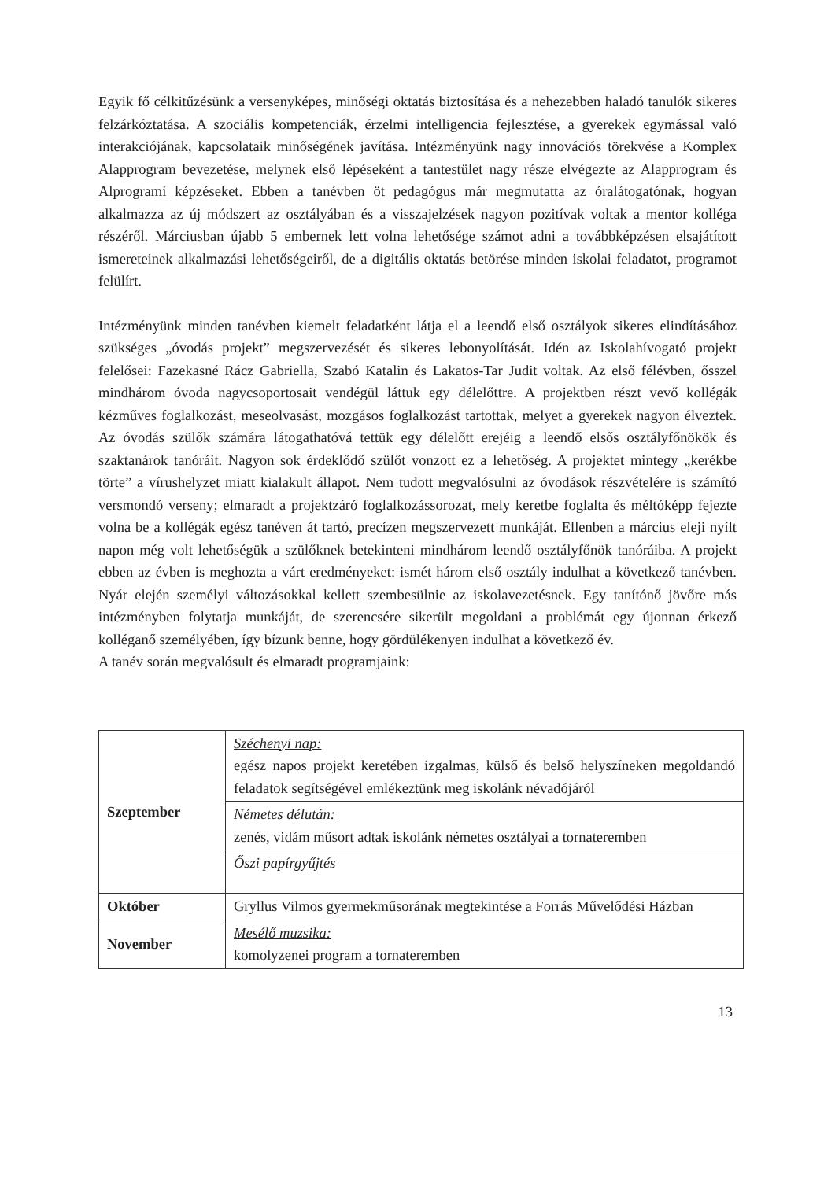Egyik fő célkitűzésünk a versenyképes, minőségi oktatás biztosítása és a nehezebben haladó tanulók sikeres felzárkóztatása. A szociális kompetenciák, érzelmi intelligencia fejlesztése, a gyerekek egymással való interakciójának, kapcsolataik minőségének javítása. Intézményünk nagy innovációs törekvése a Komplex Alapprogram bevezetése, melynek első lépéseként a tantestület nagy része elvégezte az Alapprogram és Alprogrami képzéseket. Ebben a tanévben öt pedagógus már megmutatta az óralátogatónak, hogyan alkalmazza az új módszert az osztályában és a visszajelzések nagyon pozitívak voltak a mentor kolléga részéről. Márciusban újabb 5 embernek lett volna lehetősége számot adni a továbbképzésen elsajátított ismereteinek alkalmazási lehetőségeiről, de a digitális oktatás betörése minden iskolai feladatot, programot felülírt.
Intézményünk minden tanévben kiemelt feladatként látja el a leendő első osztályok sikeres elindításához szükséges „óvodás projekt” megszervezését és sikeres lebonyolítását. Idén az Iskolahívogató projekt felelősei: Fazekasné Rácz Gabriella, Szabó Katalin és Lakatos-Tar Judit voltak. Az első félévben, ősszel mindhárom óvoda nagycsoportosait vendégül láttuk egy délelőttre. A projektben részt vevő kollégák kézműves foglalkozást, meseolvasást, mozgásos foglalkozást tartottak, melyet a gyerekek nagyon élveztek. Az óvodás szülők számára látogathatóvá tettük egy délelőtt erejéig a leendő elsős osztályfőnökök és szaktanárok tanóráit. Nagyon sok érdeklődő szülőt vonzott ez a lehetőség. A projektet mintegy „kerékbe törte” a vírushelyzet miatt kialakult állapot. Nem tudott megvalósulni az óvodások részvételére is számító versmondó verseny; elmaradt a projektzáró foglalkozássorozat, mely keretbe foglalta és méltóképp fejezte volna be a kollégák egész tanéven át tartó, precízen megszervezett munkáját. Ellenben a március eleji nyílt napon még volt lehetőségük a szülőknek betekinteni mindhárom leendő osztályfőnök tanóráiba. A projekt ebben az évben is meghozta a várt eredményeket: ismét három első osztály indulhat a következő tanévben. Nyár elején személyi változásokkal kellett szembesülnie az iskolavezetésnek. Egy tanítónő jövőre más intézményben folytatja munkáját, de szerencsére sikerült megoldani a problémát egy újonnan érkező kolléganő személyében, így bízunk benne, hogy gördülékenyen indulhat a következő év.
A tanév során megvalósult és elmaradt programjaink:
| Szeptember | Széchenyi nap: egész napos projekt keretében izgalmas, külső és belső helyszíneken megoldandó feladatok segítségével emlékeztünk meg iskolánk névadójáról |
| | Németes délután: zenés, vidám műsort adtak iskolánk németes osztályai a tornateremben |
| | Őszi papírgyűjtés |
| Október | Gryllus Vilmos gyermekműsorának megtekintése a Forrás Művelődési Házban |
| November | Mesélő muzsika: komolyzenei program a tornateremben |
13